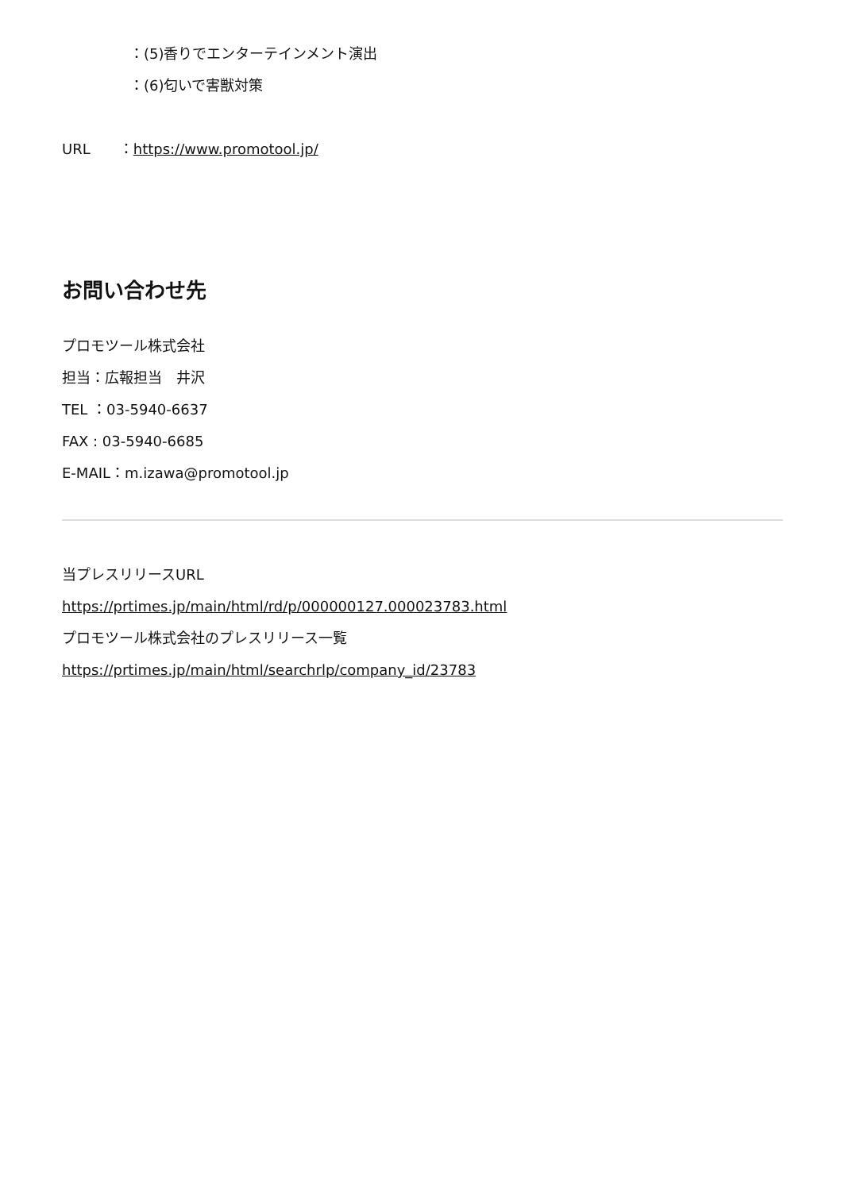：(5)香りでエンターテインメント演出
：(6)匂いで害獣対策
URL　　：https://www.promotool.jp/
お問い合わせ先
プロモツール株式会社
担当：広報担当　井沢
TEL ：03-5940-6637
FAX : 03-5940-6685
E-MAIL：m.izawa@promotool.jp
当プレスリリースURL
https://prtimes.jp/main/html/rd/p/000000127.000023783.html
プロモツール株式会社のプレスリリース一覧
https://prtimes.jp/main/html/searchrlp/company_id/23783